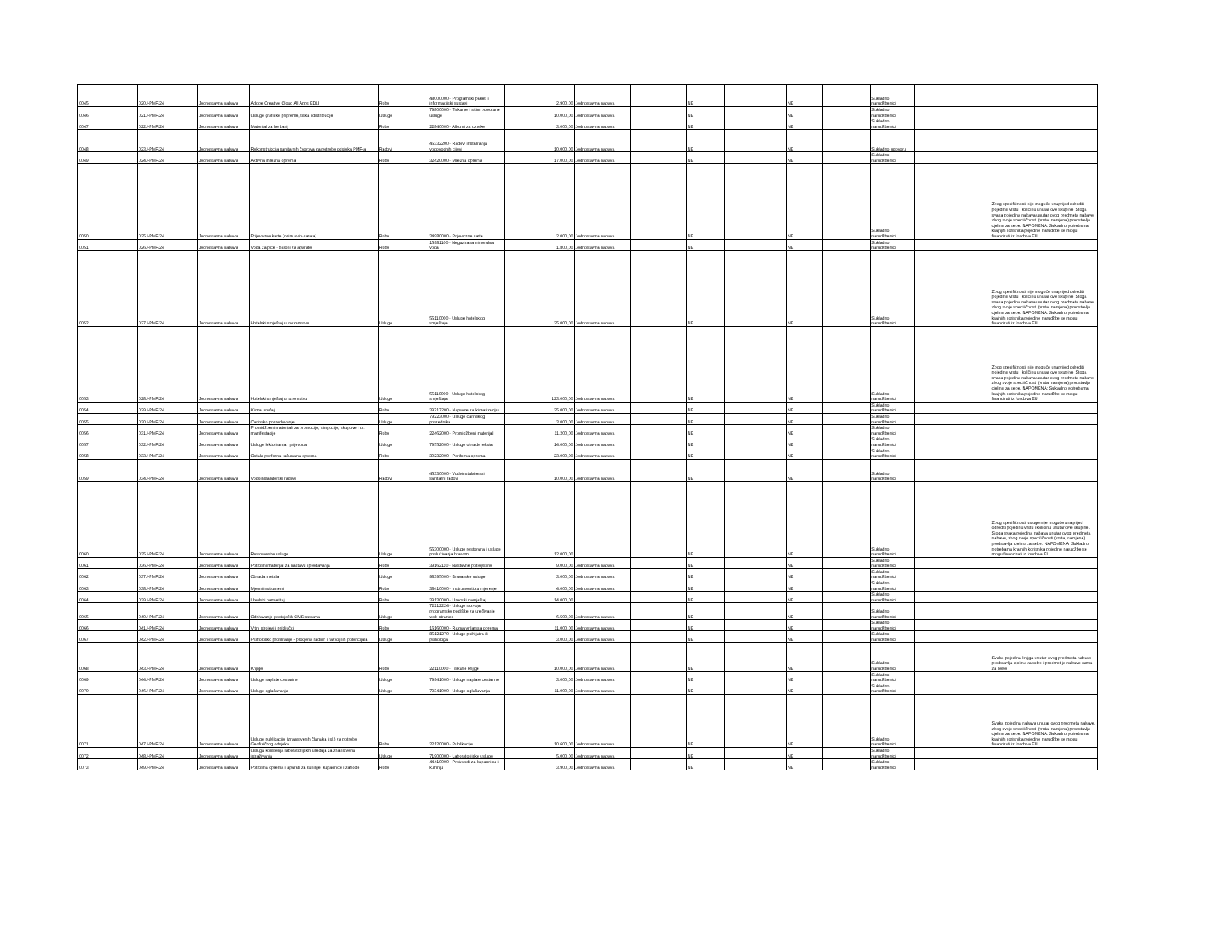| 0045 | 020J-PMF/24 | Jednostavna nabava | Adobe Creative Cloud All Apps EDU | Robe | 48000000 - Programski paketi i informacijski sustavi | 2.900,00 | Jednostavna nabava | | NE | | NE | | Sukladno narudžbenici | | |
| 0046 | 021J-PMF/24 | Jednostavna nabava | Usluge grafičke pripreme, tiska i distribucije | Usluge | 79800000 - Tiskanje i s tim povezane usluge | 10.000,00 | Jednostavna nabava | | NE | | NE | | Sukladno narudžbenici | | |
| 0047 | 022J-PMF/24 | Jednostavna nabava | Materijal za herbarij | Robe | 22840000 - Albumi za uzorke | 3.000,00 | Jednostavna nabava | | NE | | NE | | Sukladno narudžbenici | | |
| 0048 | 023J-PMF/24 | Jednostavna nabava | Rekonstrukcija sanitarnih čvorova za potrebe odsjeka PMF-a | Radovi | 45332200 - Radovi instaliranja vodovodnih cijevi | 10.000,00 | Jednostavna nabava | | NE | | NE | | Sukladno ugovoru | | |
| 0049 | 024J-PMF/24 | Jednostavna nabava | Aktivna mrežna oprema | Robe | 32420000 - Mrežna oprema | 17.000,00 | Jednostavna nabava | | NE | | NE | | Sukladno narudžbenici | | |
| 0050 | 025J-PMF/24 | Jednostavna nabava | Prijevozne karte (osim avio-karata) | Robe | 34980000 - Prijevozne karte | 2.000,00 | Jednostavna nabava | | NE | | NE | | Sukladno narudžbenici | | Zbog specifičnosti nije moguće unaprijed odrediti pojedinu vrstu i količinu unutar ove skupine. Stoga svaka pojedina nabava unutar ovog predmeta nabave, zbog svoje specifičnosti (vrsta, namjena) predstavlja cjelinu za sebe. NAPOMENA: Sukladno potrebama krajnjih korisnika pojedine narudžbe se mogu financirati iz fondova EU |
| 0051 | 026J-PMF/24 | Jednostavna nabava | Voda za piće - baloni za aparate | Robe | 15981100 - Negazirana mineralna voda | 1.800,00 | Jednostavna nabava | | NE | | NE | | Sukladno narudžbenici | | |
| 0052 | 027J-PMF/24 | Jednostavna nabava | Hotelski smještaj u inozemstvu | Usluge | 55110000 - Usluge hotelskog smještaja | 25.000,00 | Jednostavna nabava | | NE | | NE | | Sukladno narudžbenici | | Zbog specifičnosti nije moguće unaprijed odrediti pojedinu vrstu i količinu unutar ove skupine. Stoga svaka pojedina nabava unutar ovog predmeta nabave, zbog svoje specifičnosti (vrsta, namjena) predstavlja cjelinu za sebe. NAPOMENA: Sukladno potrebama krajnjih korisnika pojedine narudžbe se mogu financirati iz fondova EU |
| 0053 | 028J-PMF/24 | Jednostavna nabava | Hotelski smještaj u tuzemstvu | Usluge | 55110000 - Usluge hotelskog smještaja | 123.000,00 | Jednostavna nabava | | NE | | NE | | Sukladno narudžbenici | | Zbog specifičnosti nije moguće unaprijed odrediti pojedinu vrstu i količinu unutar ove skupine. Stoga svaka pojedina nabava unutar ovog predmeta nabave, zbog svoje specifičnosti (vrsta, namjena) predstavlja cjelinu za sebe. NAPOMENA: Sukladno potrebama krajnjih korisnika pojedine narudžbe se mogu financirati iz fondova EU |
| 0054 | 029J-PMF/24 | Jednostavna nabava | Klima uređaji | Robe | 39717200 - Naprave za klimatizaciju | 25.000,00 | Jednostavna nabava | | NE | | NE | | Sukladno narudžbenici | | |
| 0055 | 030J-PMF/24 | Jednostavna nabava | Carinsko posredovanje | Usluge | 79223000 - Usluge carinskog posrednika | 3.000,00 | Jednostavna nabava | | NE | | NE | | Sukladno narudžbenici | | |
| 0056 | 031J-PMF/24 | Jednostavna nabava | Promidžbeni materijali za promocije, simpozije, skupove i dr. manifestacije | Robe | 22462000 - Promidžbeni materijal | 11.200,00 | Jednostavna nabava | | NE | | NE | | Sukladno narudžbenici | | |
| 0057 | 032J-PMF/24 | Jednostavna nabava | Usluge lektoriranja i prijevoda | Usluge | 79552000 - Usluge obrade teksta | 14.000,00 | Jednostavna nabava | | NE | | NE | | Sukladno narudžbenici | | |
| 0058 | 033J-PMF/24 | Jednostavna nabava | Ostala periferna računalna oprema | Robe | 30232000 - Periferna oprema | 23.000,00 | Jednostavna nabava | | NE | | NE | | Sukladno narudžbenici | | |
| 0059 | 034J-PMF/24 | Jednostavna nabava | Vodoinstalaterski radovi | Radovi | 45330000 - Vodoinstalaterski i sanitarni radovi | 10.000,00 | Jednostavna nabava | | NE | | NE | | Sukladno narudžbenici | | |
| 0060 | 035J-PMF/24 | Jednostavna nabava | Restoranske usluge | Usluge | 55300000 - Usluge restorana i usluge posluživanja hranom | 12.000,00 | | | NE | | NE | | Sukladno narudžbenici | | Zbog specifičnosti usluge nije moguće unaprijed odrediti pojedinu vrstu i količinu unutar ove skupine. Stoga svaka pojedina nabava unutar ovog predmeta nabave, zbog svoje specifičnosti (vrsta, namjena) predstavlja cjelinu za sebe. NAPOMENA: Sukladno potrebama krajnjih korisnika pojedine narudžbe se mogu financirati iz fondova EU |
| 0061 | 036J-PMF/24 | Jednostavna nabava | Potrošni materijal za nastavu i predavanja | Robe | 39162110 - Nastavne potrepštine | 9.000,00 | Jednostavna nabava | | NE | | NE | | Sukladno narudžbenici | | |
| 0062 | 037J-PMF/24 | Jednostavna nabava | Obrada metala | Usluge | 98395000 - Bravarske usluge | 3.000,00 | Jednostavna nabava | | NE | | NE | | Sukladno narudžbenici | | |
| 0063 | 038J-PMF/24 | Jednostavna nabava | Mjerni instrumenti | Robe | 38410000 - Instrumenti za mjerenje | 4.000,00 | Jednostavna nabava | | NE | | NE | | Sukladno narudžbenici | | |
| 0064 | 039J-PMF/24 | Jednostavna nabava | Uredski namještaj | Robe | 39130000 - Uredski namještaj | 14.000,00 | | | NE | | NE | | Sukladno narudžbenici | | |
| 0065 | 040J-PMF/24 | Jednostavna nabava | Održavanje postojećih CMS sustava | Usluge | 72212224 - Usluge razvoja programske podrške za uređivanje web-stranice | 6.500,00 | Jednostavna nabava | | NE | | NE | | Sukladno narudžbenici | | |
| 0066 | 041J-PMF/24 | Jednostavna nabava | Vrtni strojevi i priključci | Robe | 16160000 - Razna vrtlarska oprema | 11.000,00 | Jednostavna nabava | | NE | | NE | | Sukladno narudžbenici | | |
| 0067 | 042J-PMF/24 | Jednostavna nabava | Psihološko profiliranje - procjena radnih i razvojnih potencijala | Usluge | 85121270 - Usluge psihijatra ili psihologa | 3.000,00 | Jednostavna nabava | | NE | | NE | | Sukladno narudžbenici | | |
| 0068 | 043J-PMF/24 | Jednostavna nabava | Knjige | Robe | 22110000 - Tiskane knjige | 10.000,00 | Jednostavna nabava | | NE | | NE | | Sukladno narudžbenici | | Svaka pojedina knjiga unutar ovog predmeta nabave predstavlja cjelinu za sebe i predmet je nabave sama za sebe. |
| 0069 | 044J-PMF/24 | Jednostavna nabava | Usluge naplate cestarine | Usluge | 79941000 - Usluge naplate cestarine | 3.000,00 | Jednostavna nabava | | NE | | NE | | Sukladno narudžbenici | | |
| 0070 | 046J-PMF/24 | Jednostavna nabava | Usluge oglašavanja | Usluge | 79341000 - Usluge oglašavanja | 11.000,00 | Jednostavna nabava | | NE | | NE | | Sukladno narudžbenici | | |
| 0071 | 047J-PMF/24 | Jednostavna nabava | Usluge publikacije (znanstvenih članaka i sl.) za potrebe Geofizičkog odsjeka | Robe | 22120000 - Publikacije | 10.600,00 | Jednostavna nabava | | NE | | NE | | Sukladno narudžbenici | | Svaka pojedina nabava unutar ovog predmeta nabave, zbog svoje specifičnosti (vrsta, namjena) predstavlja cjelinu za sebe. NAPOMENA: Sukladno potrebama krajnjih korisnika pojedine narudžbe se mogu financirati iz fondova EU |
| 0072 | 048J-PMF/24 | Jednostavna nabava | Usluga korištenja laboratorijskih uređaja za znanstvena istraživanja | Usluge | 71900000 - Laboratorijske usluge | 5.000,00 | Jednostavna nabava | | NE | | NE | | Sukladno narudžbenici | | |
| 0073 | 049J-PMF/24 | Jednostavna nabava | Potrošna oprema i aparati za kuhinje, kupaonice i zahode | Robe | 44410000 - Proizvodi za kupaonicu i kuhinju | 3.900,00 | Jednostavna nabava | | NE | | NE | | Sukladno narudžbenici | | |